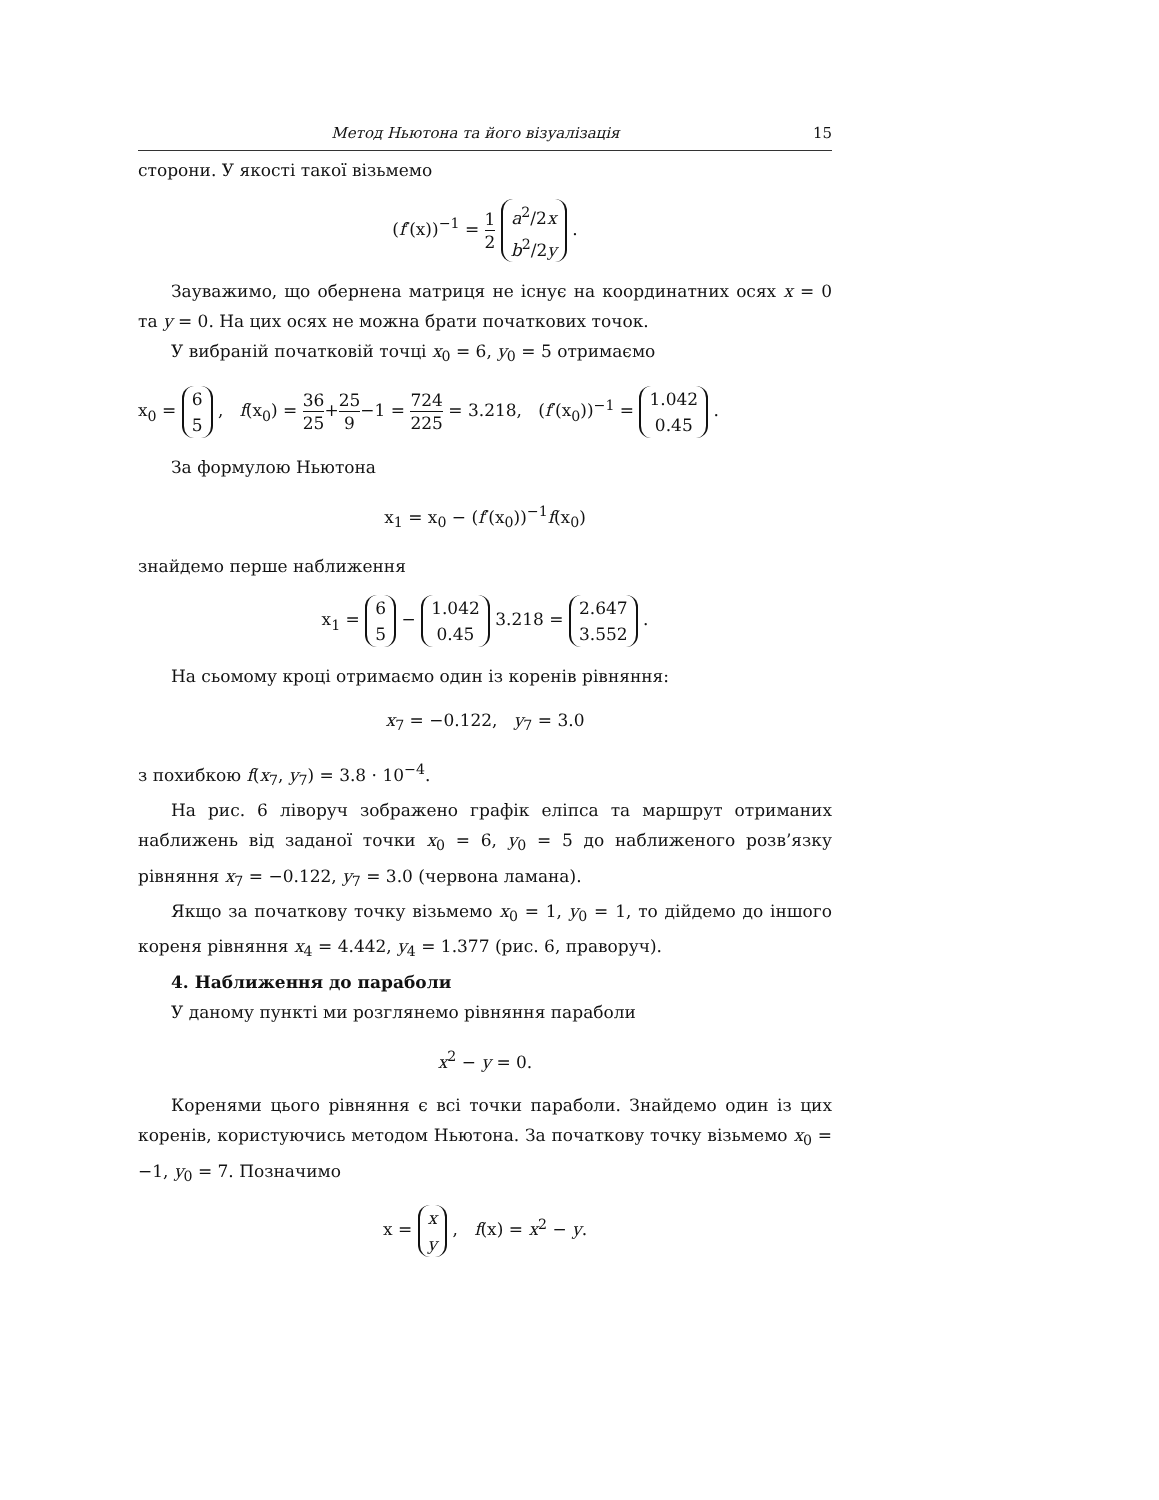Метод Ньютона та його візуалізація 15
сторони. У якості такої візьмемо
(f′(x))<sup>−1</sup> = 1 2 a<sup>2</sup>/2x b<sup>2</sup>/2y .
Зауважимо, що обернена матриця не існує на координатних осях x = 0 та y = 0. На цих осях не можна брати початкових точок.
У вибраній початковій точці x<sub>0</sub> = 6, y<sub>0</sub> = 5 отримаємо
x<sub>0</sub> = 6 5 , f(x<sub>0</sub>) = 36 25+25 9−1 = 724 225 = 3.218, (f′(x<sub>0</sub>))<sup>−1</sup> = 1.042 0.45 .
За формулою Ньютона
x<sub>1</sub> = x<sub>0</sub> − (f′(x<sub>0</sub>))<sup>−1</sup>f(x<sub>0</sub>)
знайдемо перше наближення
x<sub>1</sub> = 6 5 − 1.042 0.45 3.218 = 2.647 3.552 .
На сьомому кроці отримаємо один із коренів рівняння:
x<sub>7</sub> = −0.122, y<sub>7</sub> = 3.0
з похибкою f(x<sub>7</sub>, y<sub>7</sub>) = 3.8 · 10<sup>−4</sup>.
На рис. 6 ліворуч зображено графік еліпса та маршрут отриманих наближень від заданої точки x<sub>0</sub> = 6, y<sub>0</sub> = 5 до наближеного розв’язку рівняння x<sub>7</sub> = −0.122, y<sub>7</sub> = 3.0 (червона ламана).
Якщо за початкову точку візьмемо x<sub>0</sub> = 1, y<sub>0</sub> = 1, то дійдемо до іншого кореня рівняння x<sub>4</sub> = 4.442, y<sub>4</sub> = 1.377 (рис. 6, праворуч).
4. Наближення до параболи
У даному пункті ми розглянемо рівняння параболи
x<sup>2</sup> − y = 0.
Коренями цього рівняння є всі точки параболи. Знайдемо один із цих коренів, користуючись методом Ньютона. За початкову точку візьмемо x<sub>0</sub> = −1, y<sub>0</sub> = 7. Позначимо
x = x y , f(x) = x<sup>2</sup> − y.